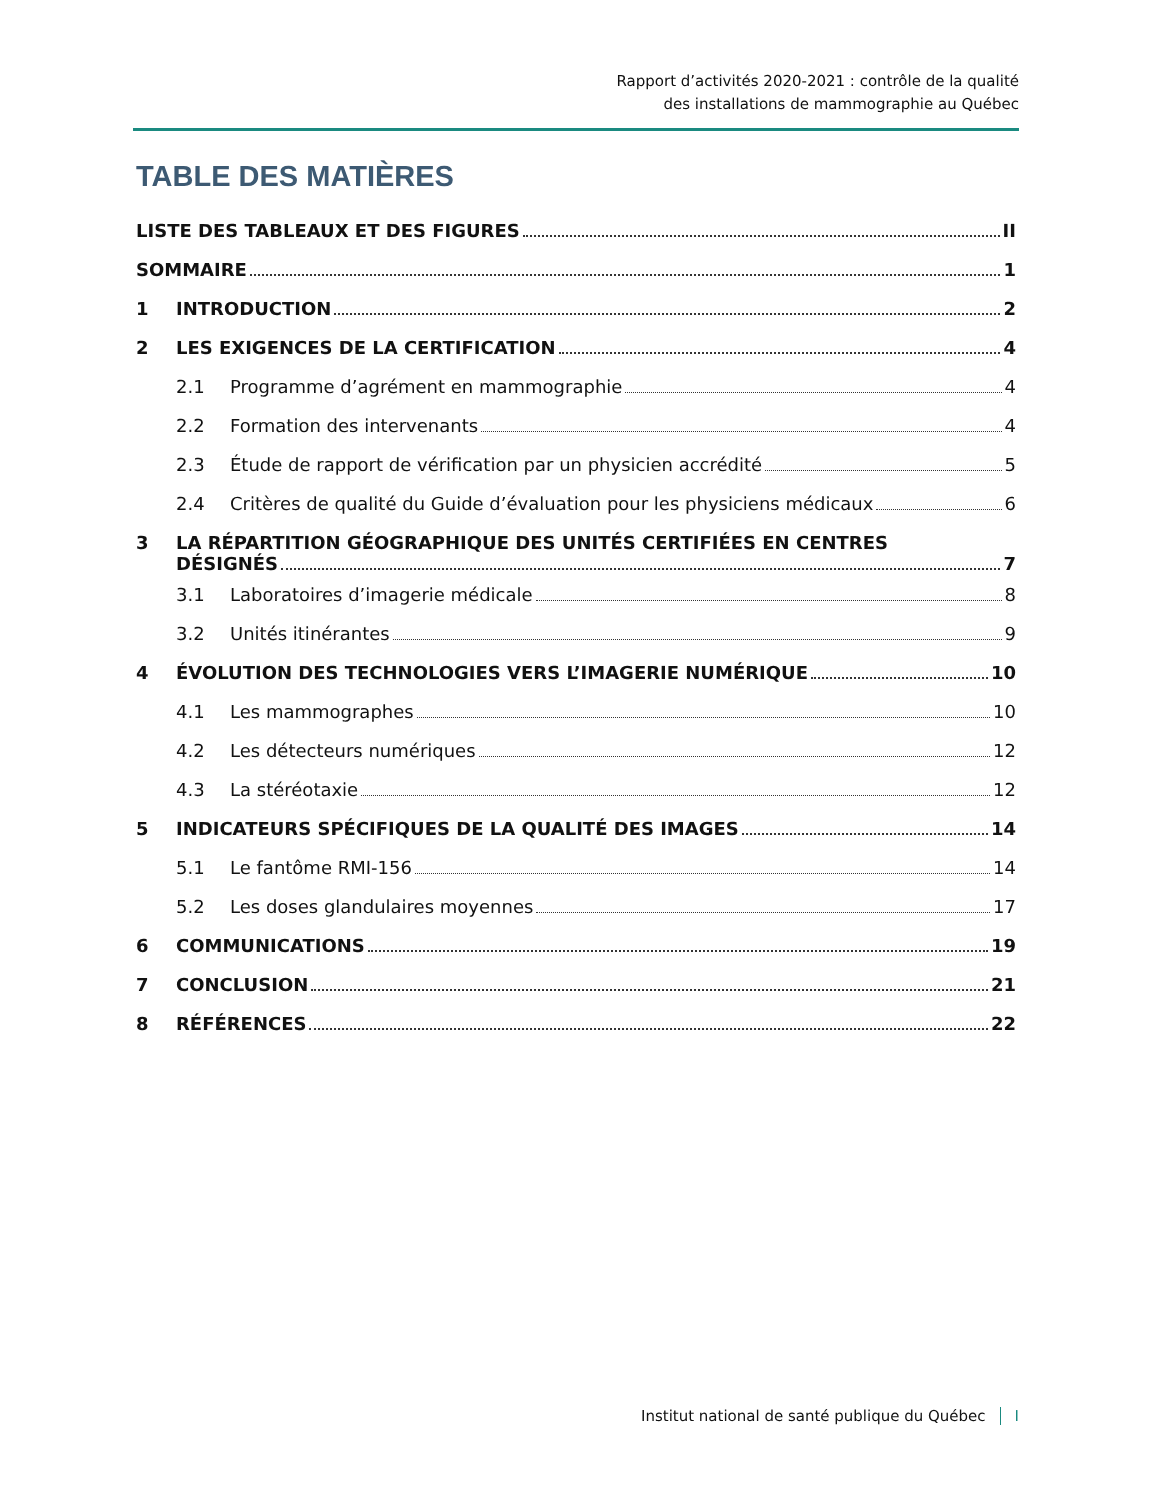Rapport d’activités 2020-2021 : contrôle de la qualité
des installations de mammographie au Québec
TABLE DES MATIÈRES
LISTE DES TABLEAUX ET DES FIGURES II
SOMMAIRE 1
1 INTRODUCTION 2
2 LES EXIGENCES DE LA CERTIFICATION 4
2.1 Programme d’agrément en mammographie 4
2.2 Formation des intervenants 4
2.3 Étude de rapport de vérification par un physicien accrédité 5
2.4 Critères de qualité du Guide d’évaluation pour les physiciens médicaux 6
3 LA RÉPARTITION GÉOGRAPHIQUE DES UNITÉS CERTIFIÉES EN CENTRES DÉSIGNÉS 7
3.1 Laboratoires d’imagerie médicale 8
3.2 Unités itinérantes 9
4 ÉVOLUTION DES TECHNOLOGIES VERS L’IMAGERIE NUMÉRIQUE 10
4.1 Les mammographes 10
4.2 Les détecteurs numériques 12
4.3 La stéréotaxie 12
5 INDICATEURS SPÉCIFIQUES DE LA QUALITÉ DES IMAGES 14
5.1 Le fantôme RMI-156 14
5.2 Les doses glandulaires moyennes 17
6 COMMUNICATIONS 19
7 CONCLUSION 21
8 RÉFÉRENCES 22
Institut national de santé publique du Québec I